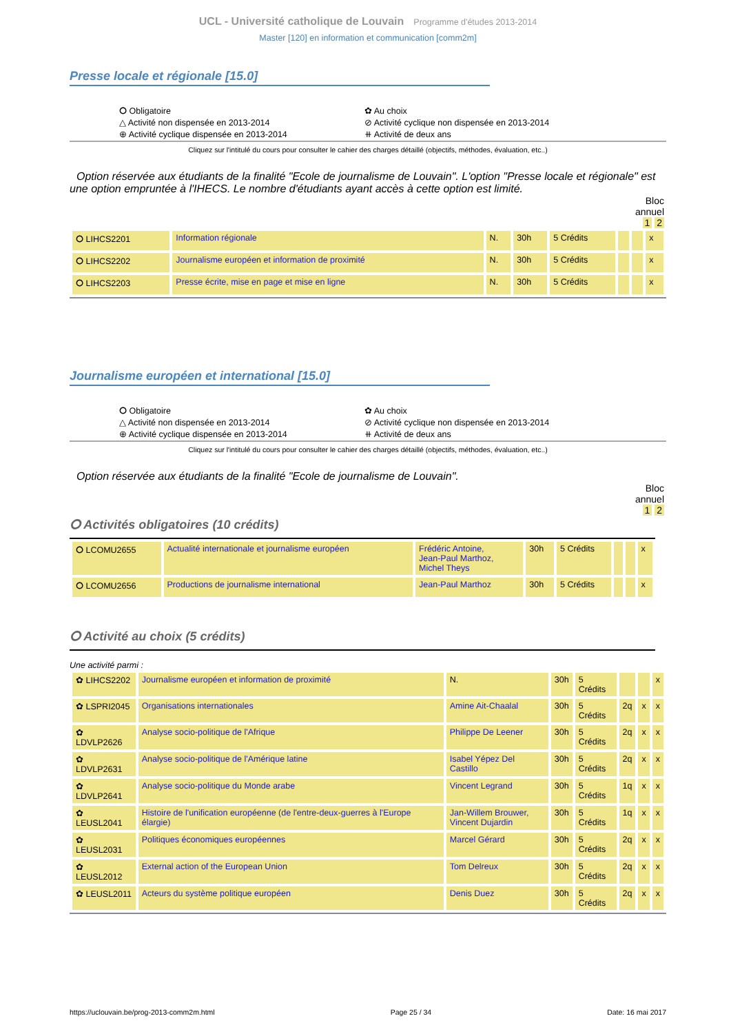UCL - Université catholique de Louvain Programme d'études 2013-2014
Master [120] en information et communication [comm2m]
Presse locale et régionale [15.0]
⭘ Obligatoire
✿ Au choix
△ Activité non dispensée en 2013-2014
⊘ Activité cyclique non dispensée en 2013-2014
⊕ Activité cyclique dispensée en 2013-2014
⧺ Activité de deux ans
Cliquez sur l'intitulé du cours pour consulter le cahier des charges détaillé (objectifs, méthodes, évaluation, etc..)
Option réservée aux étudiants de la finalité "Ecole de journalisme de Louvain". L'option "Presse locale et régionale" est une option empruntée à l'IHECS. Le nombre d'étudiants ayant accès à cette option est limité.
Bloc
annuel
1 2
| ⭘ LIHCS2201 | Information régionale | N. | 30h | 5 Crédits | | | x |
| ⭘ LIHCS2202 | Journalisme européen et information de proximité | N. | 30h | 5 Crédits | | | x |
| ⭘ LIHCS2203 | Presse écrite, mise en page et mise en ligne | N. | 30h | 5 Crédits | | | x |
Journalisme européen et international [15.0]
⭘ Obligatoire
✿ Au choix
△ Activité non dispensée en 2013-2014
⊘ Activité cyclique non dispensée en 2013-2014
⊕ Activité cyclique dispensée en 2013-2014
⧺ Activité de deux ans
Cliquez sur l'intitulé du cours pour consulter le cahier des charges détaillé (objectifs, méthodes, évaluation, etc..)
Option réservée aux étudiants de la finalité "Ecole de journalisme de Louvain".
Bloc
annuel
1 2
⭘ Activités obligatoires (10 crédits)
| ⭘ LCOMU2655 | Actualité internationale et journalisme européen | Frédéric Antoine, Jean-Paul Marthoz, Michel Theys | 30h | 5 Crédits | | | x |
| ⭘ LCOMU2656 | Productions de journalisme international | Jean-Paul Marthoz | 30h | 5 Crédits | | | x |
⭘ Activité au choix (5 crédits)
Une activité parmi :
| ✿ LIHCS2202 | Journalisme européen et information de proximité | N. | 30h | 5 Crédits | | | x |
| ✿ LSPRI2045 | Organisations internationales | Amine Ait-Chaalal | 30h | 5 Crédits | 2q | x | x |
| ✿ LDVLP2626 | Analyse socio-politique de l'Afrique | Philippe De Leener | 30h | 5 Crédits | 2q | x | x |
| ✿ LDVLP2631 | Analyse socio-politique de l'Amérique latine | Isabel Yépez Del Castillo | 30h | 5 Crédits | 2q | x | x |
| ✿ LDVLP2641 | Analyse socio-politique du Monde arabe | Vincent Legrand | 30h | 5 Crédits | 1q | x | x |
| ✿ LEUSL2041 | Histoire de l'unification européenne (de l'entre-deux-guerres à l'Europe élargie) | Jan-Willem Brouwer, Vincent Dujardin | 30h | 5 Crédits | 1q | x | x |
| ✿ LEUSL2031 | Politiques économiques européennes | Marcel Gérard | 30h | 5 Crédits | 2q | x | x |
| ✿ LEUSL2012 | External action of the European Union | Tom Delreux | 30h | 5 Crédits | 2q | x | x |
| ✿ LEUSL2011 | Acteurs du système politique européen | Denis Duez | 30h | 5 Crédits | 2q | x | x |
https://uclouvain.be/prog-2013-comm2m.html Page 25 / 34 Date: 16 mai 2017